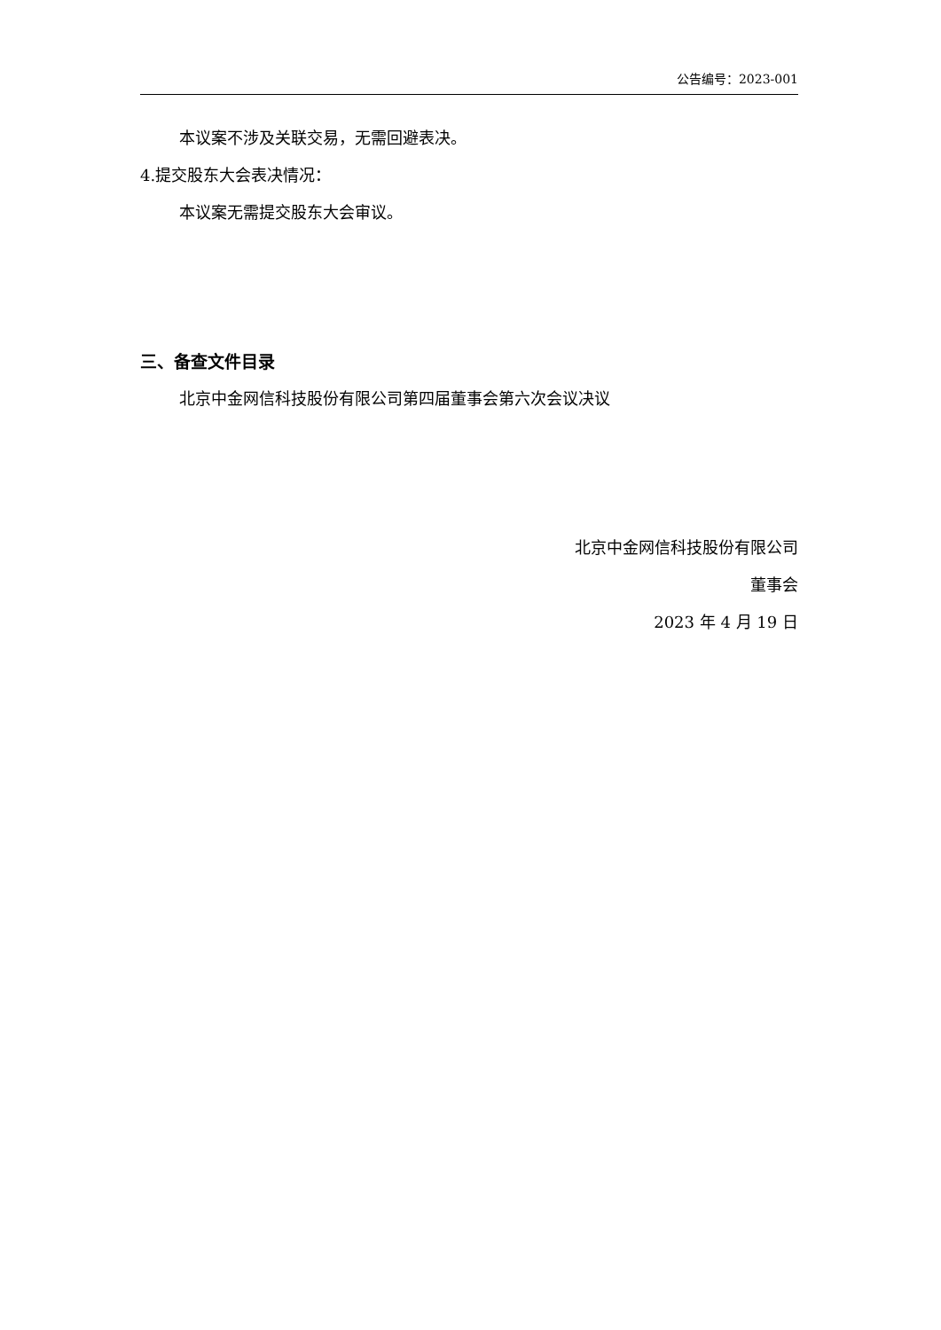公告编号：2023-001
本议案不涉及关联交易，无需回避表决。
4.提交股东大会表决情况：
本议案无需提交股东大会审议。
三、备查文件目录
北京中金网信科技股份有限公司第四届董事会第六次会议决议
北京中金网信科技股份有限公司
董事会
2023 年 4 月 19 日